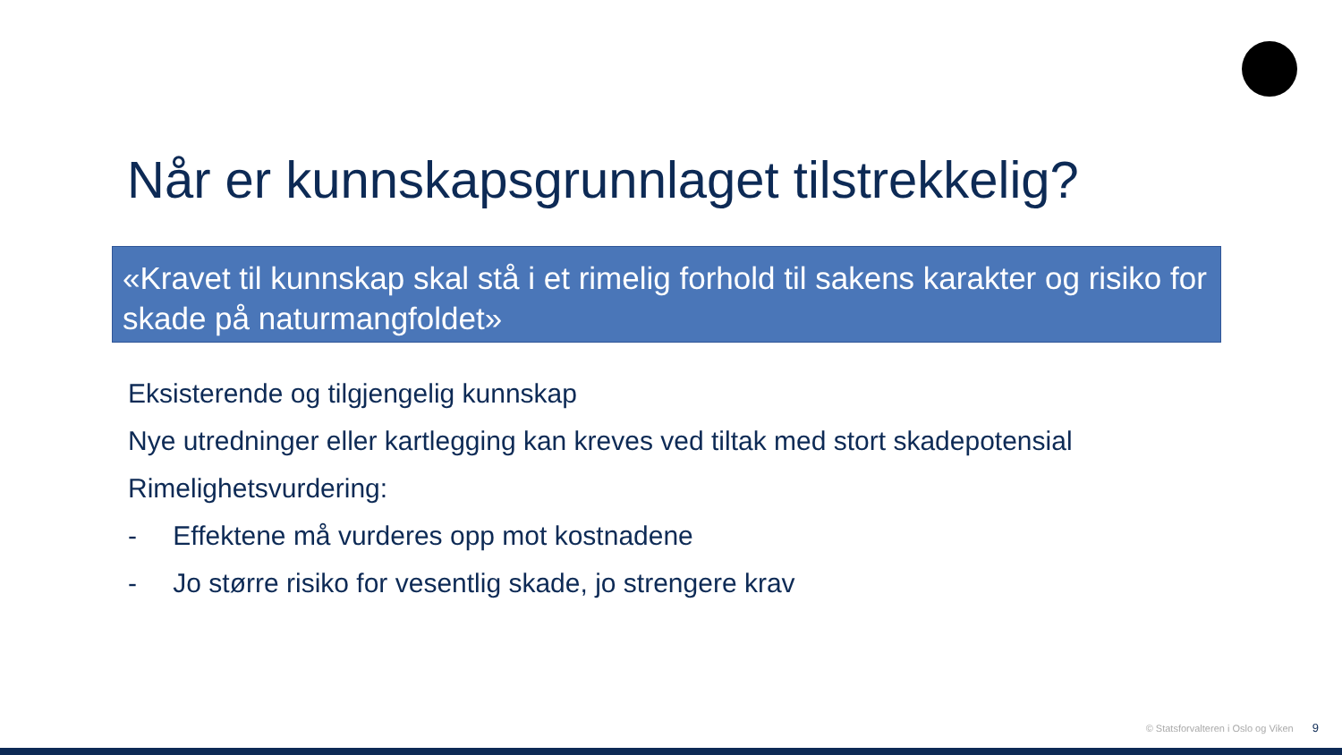Når er kunnskapsgrunnlaget tilstrekkelig?
«Kravet til kunnskap skal stå i et rimelig forhold til sakens karakter og risiko for skade på naturmangfoldet»
Eksisterende og tilgjengelig kunnskap
Nye utredninger eller kartlegging kan kreves ved tiltak med stort skadepotensial
Rimelighetsvurdering:
- Effektene må vurderes opp mot kostnadene
- Jo større risiko for vesentlig skade, jo strengere krav
© Statsforvalteren i Oslo og Viken 9